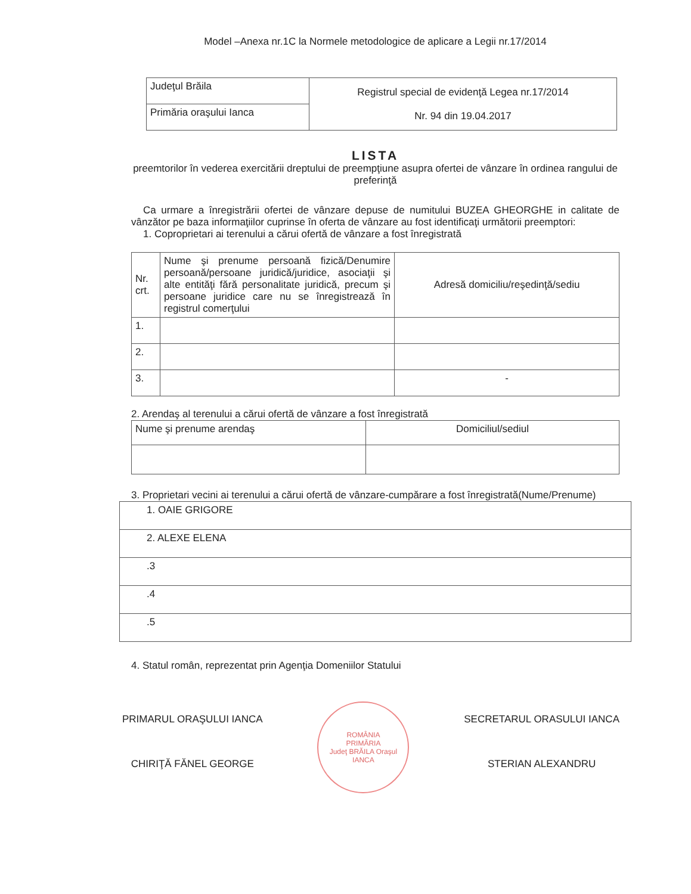Model –Anexa nr.1C la Normele metodologice de aplicare a Legii nr.17/2014
| Judeţul Brăila | Registrul special de evidenţă Legea nr.17/2014 Nr. 94 din 19.04.2017 |
| Primăria oraşului Ianca | |
LISTA
preemtorilor în vederea exercitării dreptului de preempţiune asupra ofertei de vânzare în ordinea rangului de preferinţă
Ca urmare a înregistrării ofertei de vânzare depuse de numitului BUZEA GHEORGHE in calitate de vânzător pe baza informaţiilor cuprinse în oferta de vânzare au fost identificaţi următorii preemptori:
1. Coproprietari ai terenului a cărui ofertă de vânzare a fost înregistrată
| Nr. crt. | Nume şi prenume persoană fizică/Denumire persoană/persoane juridică/juridice, asociaţii şi alte entităţi fără personalitate juridică, precum şi persoane juridice care nu se înregistrează în registrul comerţului | Adresă domiciliu/reşedinţă/sediu |
| 1. | | |
| 2. | | |
| 3. | | - |
2. Arendaş al terenului a cărui ofertă de vânzare a fost înregistrată
| Nume şi prenume arendaş | Domiciliul/sediul |
3. Proprietari vecini ai terenului a cărui ofertă de vânzare-cumpărare a fost înregistrată(Nume/Prenume)
| 1. OAIE GRIGORE |
| 2. ALEXE ELENA |
| .3 |
| .4 |
| .5 |
4. Statul român, reprezentat prin Agenţia Domeniilor Statului
PRIMARUL ORAŞULUI IANCA
CHIRIŢĂ FĂNEL GEORGE
ROMÂNIA
PRIMĂRIA
Judeţ BRĂILA Oraşul IANCA
SECRETARUL ORASULUI IANCA
STERIAN ALEXANDRU